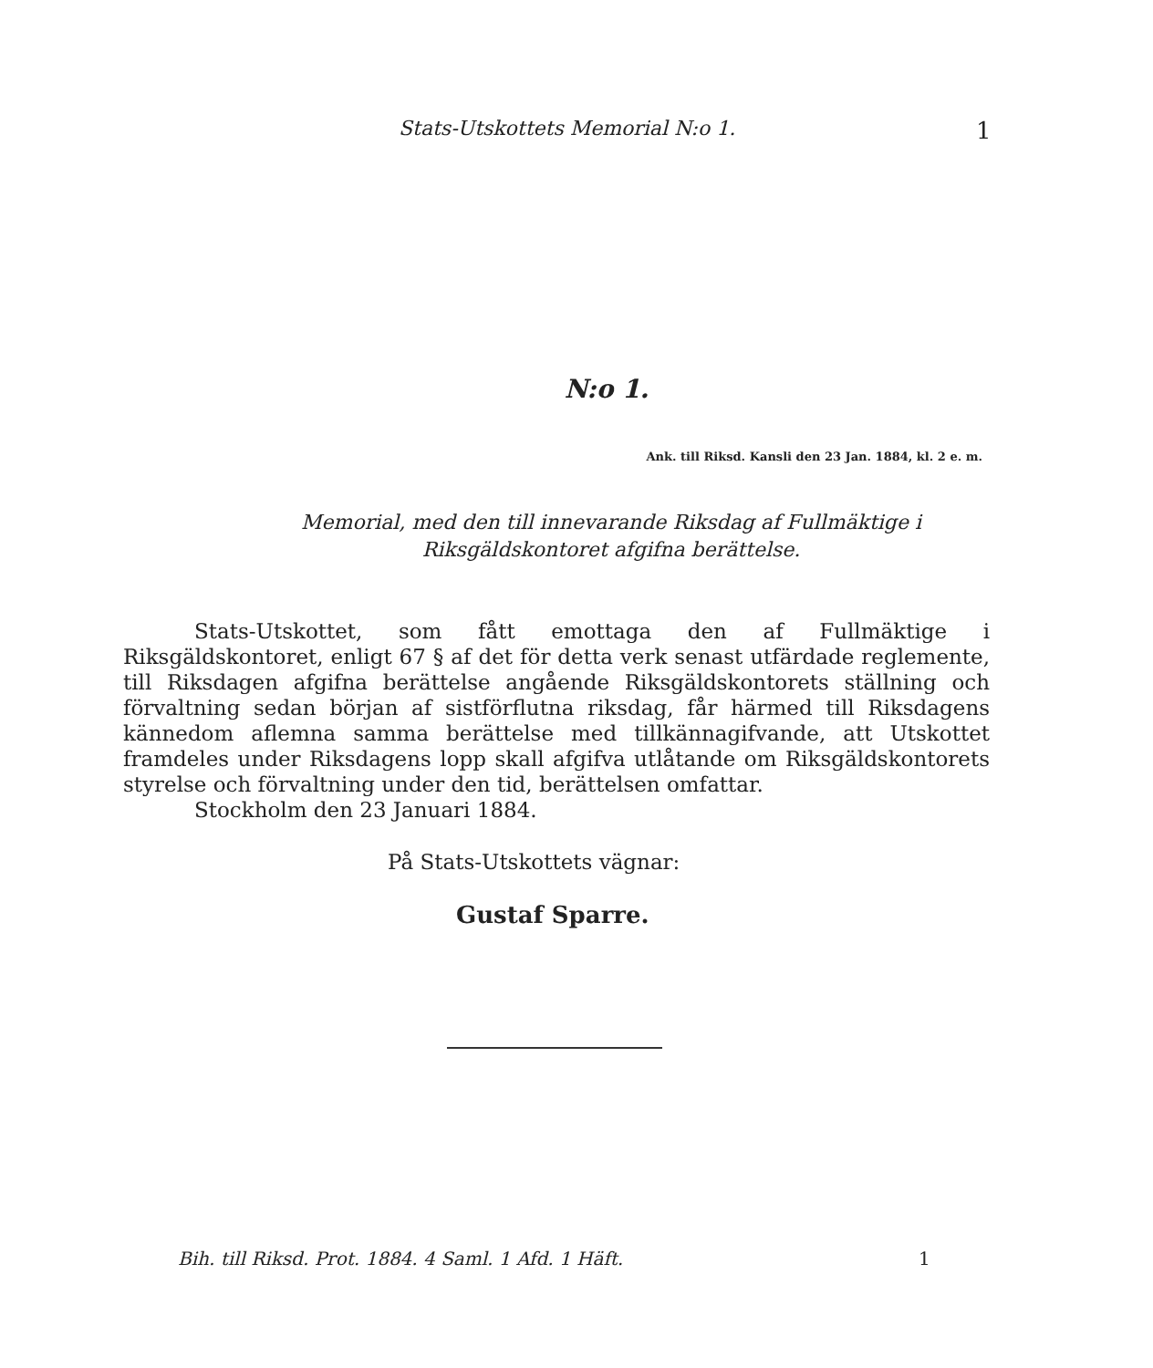Stats-Utskottets Memorial N:o 1. 1
N:o 1.
Ank. till Riksd. Kansli den 23 Jan. 1884, kl. 2 e. m.
Memorial, med den till innevarande Riksdag af Fullmäktige i
Riksgäldskontoret afgifna berättelse.
Stats-Utskottet, som fått emottaga den af Fullmäktige i Riksgäldskontoret, enligt 67 § af det för detta verk senast utfärdade reglemente, till Riksdagen afgifna berättelse angående Riksgäldskontorets ställning och förvaltning sedan början af sistförflutna riksdag, får härmed till Riksdagens kännedom aflemna samma berättelse med tillkännagifvande, att Utskottet framdeles under Riksdagens lopp skall afgifva utlåtande om Riksgäldskontorets styrelse och förvaltning under den tid, berättelsen omfattar.
Stockholm den 23 Januari 1884.
På Stats-Utskottets vägnar:
Gustaf Sparre.
Bih. till Riksd. Prot. 1884. 4 Saml. 1 Afd. 1 Häft. 1